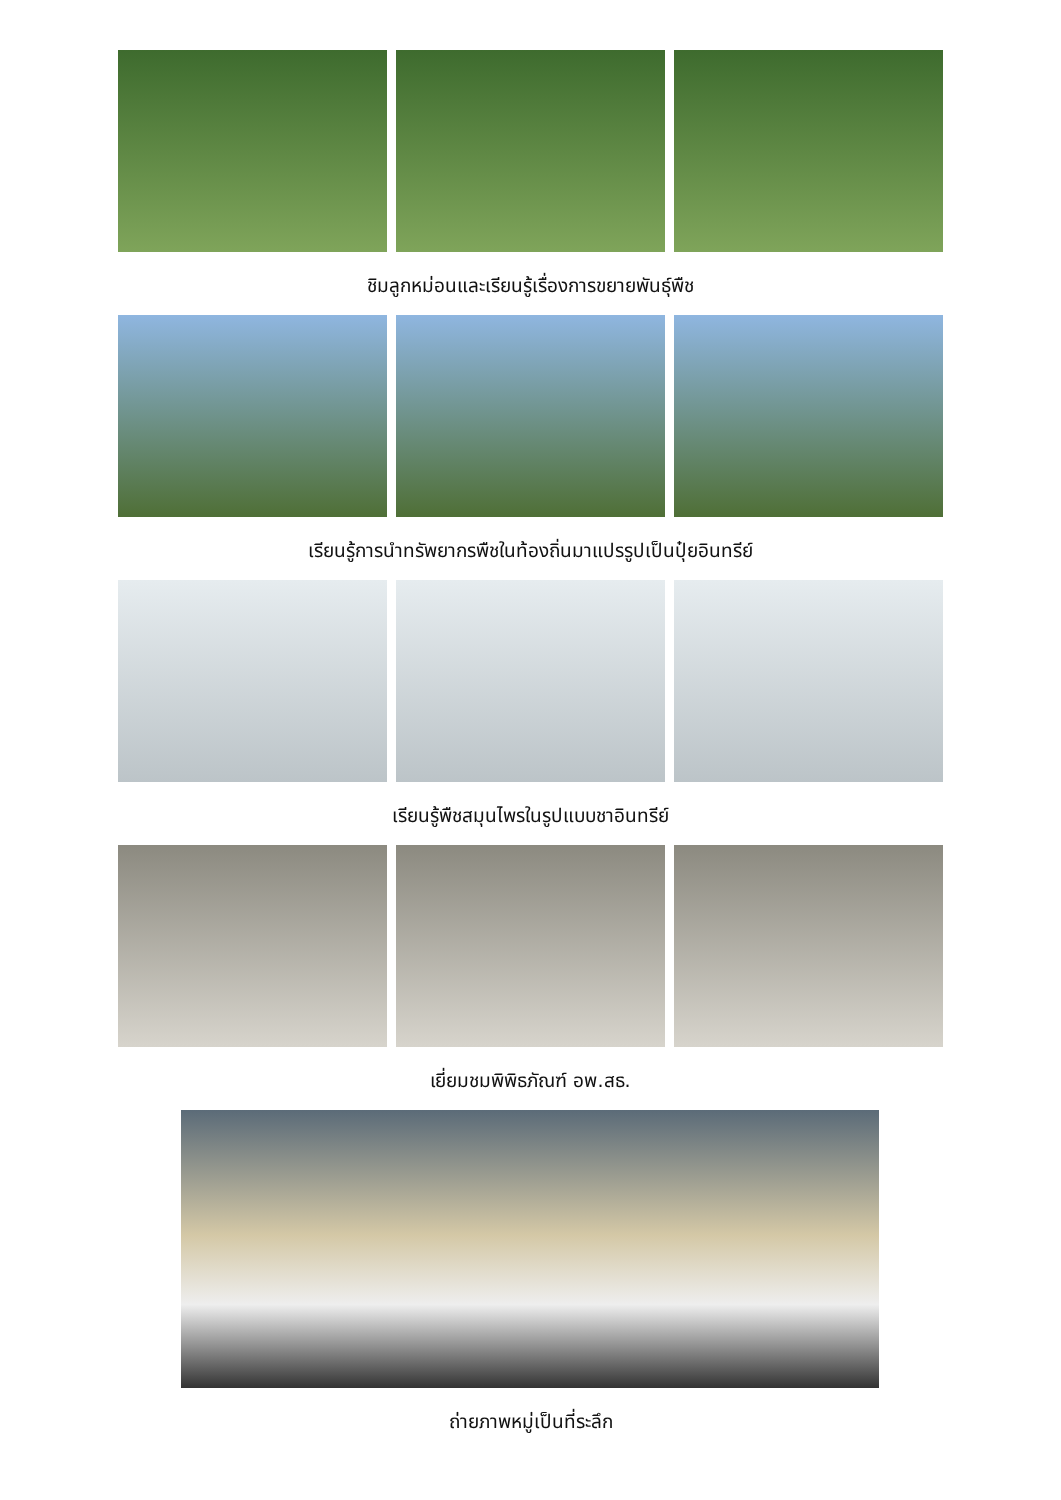ชิมลูกหม่อนและเรียนรู้เรื่องการขยายพันธุ์พืช
เรียนรู้การนำทรัพยากรพืชในท้องถิ่นมาแปรรูปเป็นปุ๋ยอินทรีย์
เรียนรู้พืชสมุนไพรในรูปแบบชาอินทรีย์
เยี่ยมชมพิพิธภัณฑ์ อพ.สธ.
ถ่ายภาพหมู่เป็นที่ระลึก